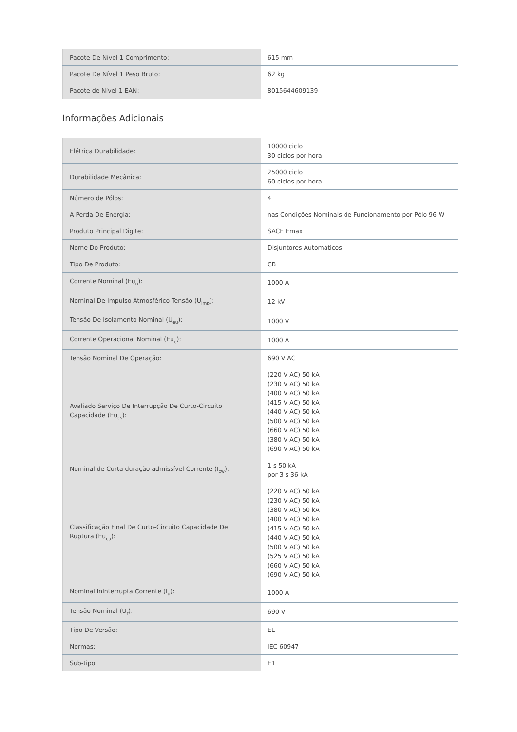| Pacote De Nível 1 Comprimento: | 615 mm |
| Pacote De Nível 1 Peso Bruto: | 62 kg |
| Pacote de Nível 1 EAN: | 8015644609139 |
Informações Adicionais
| Elétrica Durabilidade: | 10000 ciclo 30 ciclos por hora |
| Durabilidade Mecânica: | 25000 ciclo 60 ciclos por hora |
| Número de Pólos: | 4 |
| A Perda De Energia: | nas Condições Nominais de Funcionamento por Pólo 96 W |
| Produto Principal Digite: | SACE Emax |
| Nome Do Produto: | Disjuntores Automáticos |
| Tipo De Produto: | CB |
| Corrente Nominal (Eu<sub>n</sub>): | 1000 A |
| Nominal De Impulso Atmosférico Tensão (U<sub>imp</sub>): | 12 kV |
| Tensão De Isolamento Nominal (U<sub>eu</sub>): | 1000 V |
| Corrente Operacional Nominal (Eu<sub>e</sub>): | 1000 A |
| Tensão Nominal De Operação: | 690 V AC |
| Avaliado Serviço De Interrupção De Curto-Circuito Capacidade (Eu<sub>cs</sub>): | (220 V AC) 50 kA (230 V AC) 50 kA (400 V AC) 50 kA (415 V AC) 50 kA (440 V AC) 50 kA (500 V AC) 50 kA (660 V AC) 50 kA (380 V AC) 50 kA (690 V AC) 50 kA |
| Nominal de Curta duração admissível Corrente (I<sub>cw</sub>): | 1 s 50 kA por 3 s 36 kA |
| Classificação Final De Curto-Circuito Capacidade De Ruptura (Eu<sub>cu</sub>): | (220 V AC) 50 kA (230 V AC) 50 kA (380 V AC) 50 kA (400 V AC) 50 kA (415 V AC) 50 kA (440 V AC) 50 kA (500 V AC) 50 kA (525 V AC) 50 kA (660 V AC) 50 kA (690 V AC) 50 kA |
| Nominal Ininterrupta Corrente (I<sub>u</sub>): | 1000 A |
| Tensão Nominal (U<sub>r</sub>): | 690 V |
| Tipo De Versão: | EL |
| Normas: | IEC 60947 |
| Sub-tipo: | E1 |